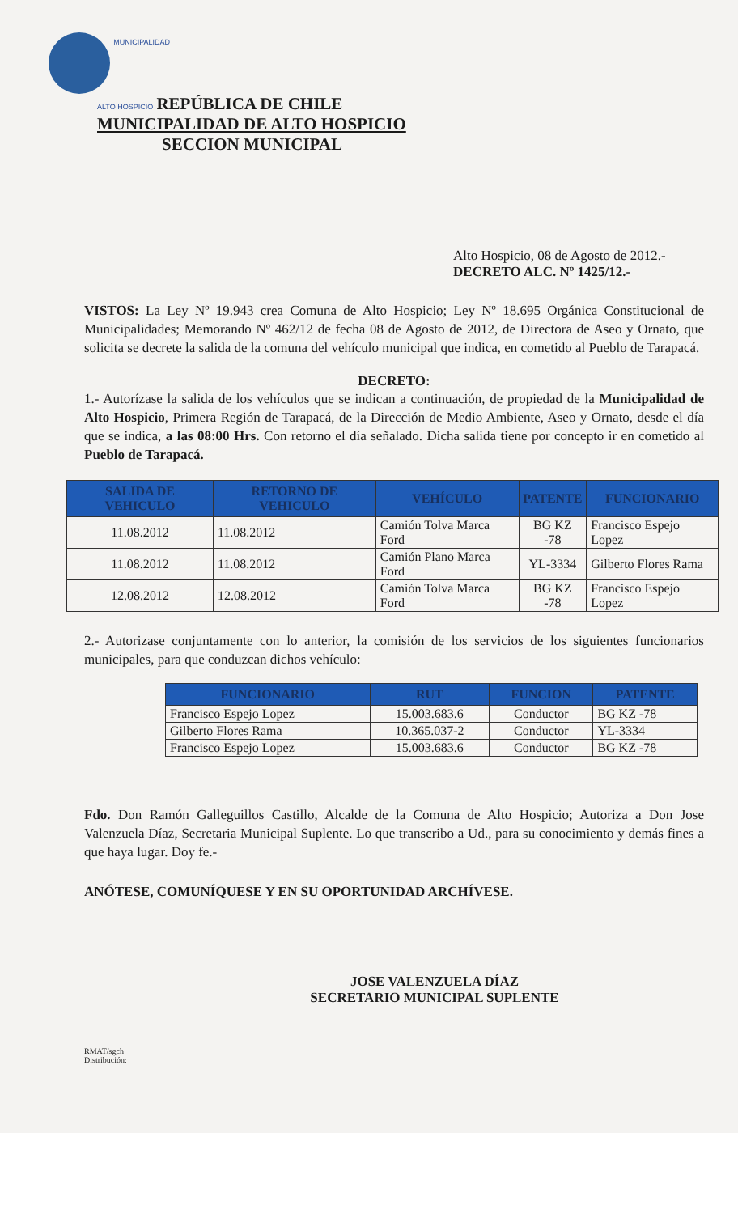MUNICIPALIDAD
ALTO HOSPICIO REPÚBLICA DE CHILE
MUNICIPALIDAD DE ALTO HOSPICIO
SECCION MUNICIPAL
Alto Hospicio, 08 de Agosto de 2012.-
DECRETO ALC. Nº 1425/12.-
VISTOS: La Ley Nº 19.943 crea Comuna de Alto Hospicio; Ley Nº 18.695 Orgánica Constitucional de Municipalidades; Memorando Nº 462/12 de fecha 08 de Agosto de 2012, de Directora de Aseo y Ornato, que solicita se decrete la salida de la comuna del vehículo municipal que indica, en cometido al Pueblo de Tarapacá.
DECRETO:
1.- Autorízase la salida de los vehículos que se indican a continuación, de propiedad de la Municipalidad de Alto Hospicio, Primera Región de Tarapacá, de la Dirección de Medio Ambiente, Aseo y Ornato, desde el día que se indica, a las 08:00 Hrs. Con retorno el día señalado. Dicha salida tiene por concepto ir en cometido al Pueblo de Tarapacá.
| SALIDA DE VEHICULO | RETORNO DE VEHICULO | VEHÍCULO | PATENTE | FUNCIONARIO |
| --- | --- | --- | --- | --- |
| 11.08.2012 | 11.08.2012 | Camión Tolva Marca Ford | BG KZ -78 | Francisco Espejo Lopez |
| 11.08.2012 | 11.08.2012 | Camión Plano Marca Ford | YL-3334 | Gilberto Flores Rama |
| 12.08.2012 | 12.08.2012 | Camión Tolva Marca Ford | BG KZ -78 | Francisco Espejo Lopez |
2.- Autorizase conjuntamente con lo anterior, la comisión de los servicios de los siguientes funcionarios municipales, para que conduzcan dichos vehículo:
| FUNCIONARIO | RUT | FUNCION | PATENTE |
| --- | --- | --- | --- |
| Francisco Espejo Lopez | 15.003.683.6 | Conductor | BG KZ -78 |
| Gilberto Flores Rama | 10.365.037-2 | Conductor | YL-3334 |
| Francisco Espejo Lopez | 15.003.683.6 | Conductor | BG KZ -78 |
Fdo. Don Ramón Galleguillos Castillo, Alcalde de la Comuna de Alto Hospicio; Autoriza a Don Jose Valenzuela Díaz, Secretaria Municipal Suplente. Lo que transcribo a Ud., para su conocimiento y demás fines a que haya lugar. Doy fe.-
ANÓTESE, COMUNÍQUESE Y EN SU OPORTUNIDAD ARCHÍVESE.
JOSE VALENZUELA DÍAZ
SECRETARIO MUNICIPAL SUPLENTE
RMAT/sgch
Distribución: